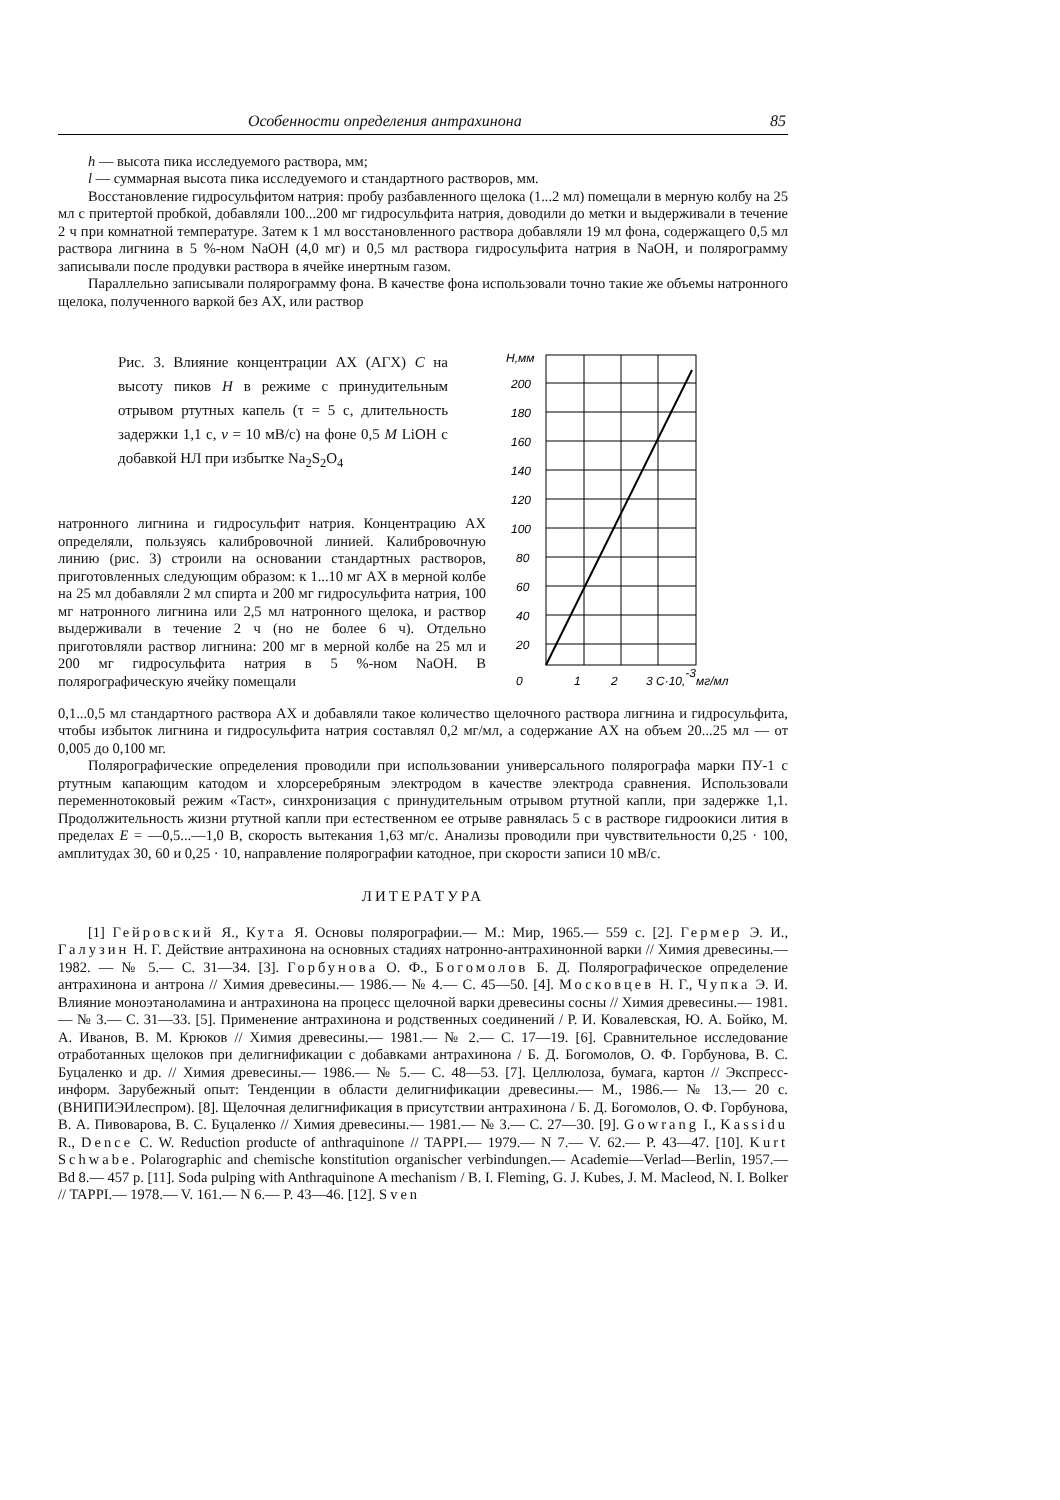Особенности определения антрахинона 85
h — высота пика исследуемого раствора, мм;
l — суммарная высота пика исследуемого и стандартного растворов, мм.
Восстановление гидросульфитом натрия: пробу разбавленного щелока (1...2 мл) помещали в мерную колбу на 25 мл с притертой пробкой, добавляли 100...200 мг гидросульфита натрия, доводили до метки и выдерживали в течение 2 ч при комнатной температуре. Затем к 1 мл восстановленного раствора добавляли 19 мл фона, содержащего 0,5 мл раствора лигнина в 5 %-ном NaOH (4,0 мг) и 0,5 мл раствора гидросульфита натрия в NaOH, и полярограмму записывали после продувки раствора в ячейке инертным газом.
Параллельно записывали полярограмму фона. В качестве фона использовали точно такие же объемы натронного щелока, полученного варкой без АХ, или раствор
Рис. 3. Влияние концентрации АХ (АГХ) C на высоту пиков H в режиме с принудительным отрывом ртутных капель (τ = 5 с, длительность задержки 1,1 с, v = 10 мВ/с) на фоне 0,5 M LiOH с добавкой НЛ при избытке Na<sub>2</sub>S<sub>2</sub>O<sub>4</sub>
натронного лигнина и гидросульфит натрия. Концентрацию АХ определяли, пользуясь калибровочной линией. Калибровочную линию (рис. 3) строили на основании стандартных растворов, приготовленных следующим образом: к 1...10 мг АХ в мерной колбе на 25 мл добавляли 2 мл спирта и 200 мг гидросульфита натрия, 100 мг натронного лигнина или 2,5 мл натронного щелока, и раствор выдерживали в течение 2 ч (но не более 6 ч). Отдельно приготовляли раствор лигнина: 200 мг в мерной колбе на 25 мл и 200 мг гидросульфита натрия в 5 %-ном NaOH. В полярографическую ячейку помещали
H,мм
200
180
160
140
120
100
80
60
40
20
0
1
2
3 C·10,-3мг/мл
0,1...0,5 мл стандартного раствора АХ и добавляли такое количество щелочного раствора лигнина и гидросульфита, чтобы избыток лигнина и гидросульфита натрия составлял 0,2 мг/мл, а содержание АХ на объем 20...25 мл — от 0,005 до 0,100 мг.
Полярографические определения проводили при использовании универсального полярографа марки ПУ-1 с ртутным капающим катодом и хлорсеребряным электродом в качестве электрода сравнения. Использовали переменнотоковый режим «Таст», синхронизация с принудительным отрывом ртутной капли, при задержке 1,1. Продолжительность жизни ртутной капли при естественном ее отрыве равнялась 5 с в растворе гидроокиси лития в пределах E = —0,5...—1,0 В, скорость вытекания 1,63 мг/с. Анализы проводили при чувствительности 0,25 · 100, амплитудах 30, 60 и 0,25 · 10, направление полярографии катодное, при скорости записи 10 мВ/с.
ЛИТЕРАТУРА
[1] Гейровский Я., Кута Я. Основы полярографии.— М.: Мир, 1965.— 559 с. [2]. Гермер Э. И., Галузин Н. Г. Действие антрахинона на основных стадиях натронно-антрахинонной варки // Химия древесины.— 1982. — № 5.— С. 31—34. [3]. Горбунова О. Ф., Богомолов Б. Д. Полярографическое определение антрахинона и антрона // Химия древесины.— 1986.— № 4.— С. 45—50. [4]. Московцев Н. Г., Чупка Э. И. Влияние моноэтаноламина и антрахинона на процесс щелочной варки древесины сосны // Химия древесины.— 1981.— № 3.— С. 31—33. [5]. Применение антрахинона и родственных соединений / Р. И. Ковалевская, Ю. А. Бойко, М. А. Иванов, В. М. Крюков // Химия древесины.— 1981.— № 2.— С. 17—19. [6]. Сравнительное исследование отработанных щелоков при делигнификации с добавками антрахинона / Б. Д. Богомолов, О. Ф. Горбунова, В. С. Буцаленко и др. // Химия древесины.— 1986.— № 5.— С. 48—53. [7]. Целлюлоза, бумага, картон // Экспресс-информ. Зарубежный опыт: Тенденции в области делигнификации древесины.— М., 1986.— № 13.— 20 с. (ВНИПИЭИлеспром). [8]. Щелочная делигнификация в присутствии антрахинона / Б. Д. Богомолов, О. Ф. Горбунова, В. А. Пивоварова, В. С. Буцаленко // Химия древесины.— 1981.— № 3.— С. 27—30. [9]. Gowrang I., Kassidu R., Dence C. W. Reduction producte of anthraquinone // TAPPI.— 1979.— N 7.— V. 62.— P. 43—47. [10]. Kurt Schwabe. Polarographic and chemische konstitution organischer verbindungen.— Academie—Verlad—Berlin, 1957.— Bd 8.— 457 p. [11]. Soda pulping with Anthraquinone A mechanism / B. I. Fleming, G. J. Kubes, J. M. Macleod, N. I. Bolker // TAPPI.— 1978.— V. 161.— N 6.— P. 43—46. [12]. Sven